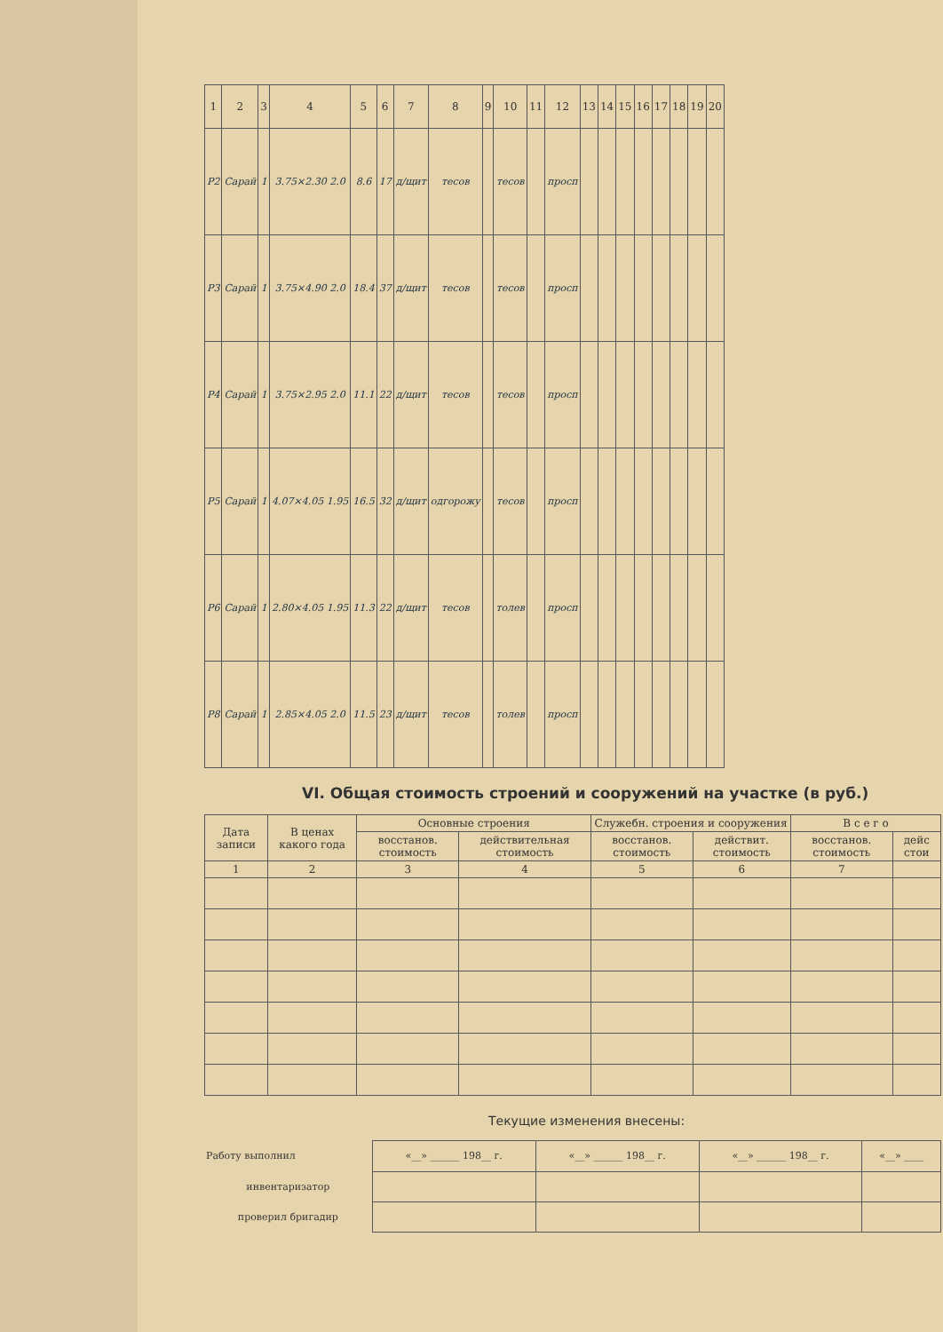| 1 | 2 | 3 | 4 | 5 | 6 | 7 | 8 | 9 | 10 | 11 | 12 | 13 | 14 | 15 | 16 | 17 | 18 | 19 | 20 |
| --- | --- | --- | --- | --- | --- | --- | --- | --- | --- | --- | --- | --- | --- | --- | --- | --- | --- | --- | --- |
| Р2 | Сарай | 1 | 3.75×2.30 2.0 | 8.6 | 17 | д/щит | тесов | | тесов | | просп | | | | | | | | |
| Р3 | Сарай | 1 | 3.75×4.90 2.0 | 18.4 | 37 | д/щит | тесов | | тесов | | просп | | | | | | | | |
| Р4 | Сарай | 1 | 3.75×2.95 2.0 | 11.1 | 22 | д/щит | тесов | | тесов | | просп | | | | | | | | |
| Р5 | Сарай | 1 | 4.07×4.05 1.95 | 16.5 | 32 | д/щит | одгорожу | | тесов | | просп | | | | | | | | |
| Р6 | Сарай | 1 | 2.80×4.05 1.95 | 11.3 | 22 | д/щит | тесов | | толев | | просп | | | | | | | | |
| Р8 | Сарай | 1 | 2.85×4.05 2.0 | 11.5 | 23 | д/щит | тесов | | толев | | просп | | | | | | | | |
VI. Общая стоимость строений и сооружений на участке (в руб.)
| Дата записи | В ценах какого года | Основные строения | | Служебн. строения и сооружения | | В с е г о | |
| --- | --- | --- | --- | --- | --- | --- | --- |
| | | восстанов. стоимость | действительная стоимость | восстанов. стоимость | действит. стоимость | восстанов. стоимость | дейс стои |
| 1 | 2 | 3 | 4 | 5 | 6 | 7 | |
Текущие изменения внесены:
| Работу выполнил | «__» ______ 198__ г. | «__» ______ 198__ г. | «__» ______ 198__ г. | «__» ____ |
| инвентаризатор | | | | |
| проверил бригадир | | | | |